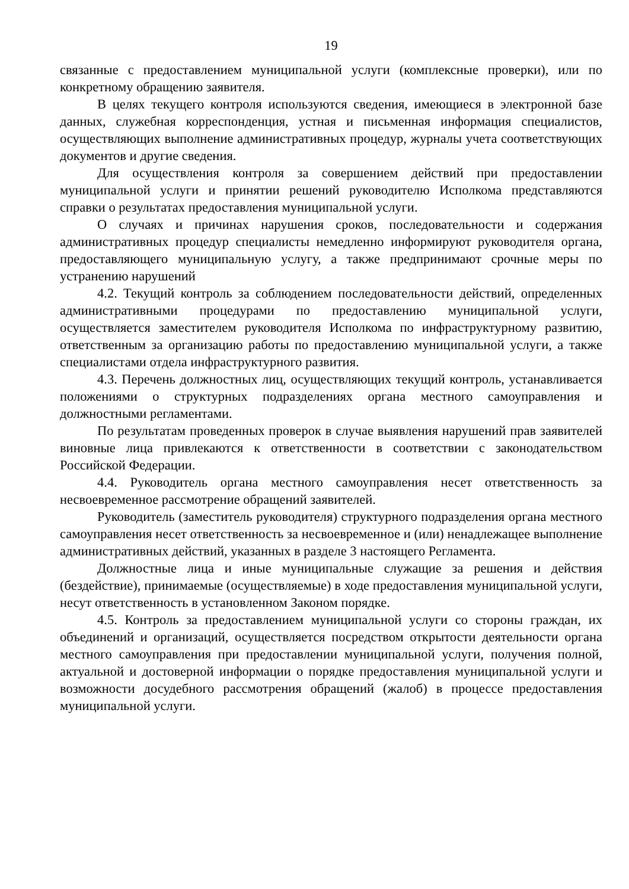19
связанные с предоставлением муниципальной услуги (комплексные проверки), или по конкретному обращению заявителя.
В целях текущего контроля используются сведения, имеющиеся в электронной базе данных, служебная корреспонденция, устная и письменная информация специалистов, осуществляющих выполнение административных процедур, журналы учета соответствующих документов и другие сведения.
Для осуществления контроля за совершением действий при предоставлении муниципальной услуги и принятии решений руководителю Исполкома представляются справки о результатах предоставления муниципальной услуги.
О случаях и причинах нарушения сроков, последовательности и содержания административных процедур специалисты немедленно информируют руководителя органа, предоставляющего муниципальную услугу, а также предпринимают срочные меры по устранению нарушений
4.2. Текущий контроль за соблюдением последовательности действий, определенных административными процедурами по предоставлению муниципальной услуги, осуществляется заместителем руководителя Исполкома по инфраструктурному развитию, ответственным за организацию работы по предоставлению муниципальной услуги, а также специалистами отдела инфраструктурного развития.
4.3. Перечень должностных лиц, осуществляющих текущий контроль, устанавливается положениями о структурных подразделениях органа местного самоуправления и должностными регламентами.
По результатам проведенных проверок в случае выявления нарушений прав заявителей виновные лица привлекаются к ответственности в соответствии с законодательством Российской Федерации.
4.4. Руководитель органа местного самоуправления несет ответственность за несвоевременное рассмотрение обращений заявителей.
Руководитель (заместитель руководителя) структурного подразделения органа местного самоуправления несет ответственность за несвоевременное и (или) ненадлежащее выполнение административных действий, указанных в разделе 3 настоящего Регламента.
Должностные лица и иные муниципальные служащие за решения и действия (бездействие), принимаемые (осуществляемые) в ходе предоставления муниципальной услуги, несут ответственность в установленном Законом порядке.
4.5. Контроль за предоставлением муниципальной услуги со стороны граждан, их объединений и организаций, осуществляется посредством открытости деятельности органа местного самоуправления при предоставлении муниципальной услуги, получения полной, актуальной и достоверной информации о порядке предоставления муниципальной услуги и возможности досудебного рассмотрения обращений (жалоб) в процессе предоставления муниципальной услуги.